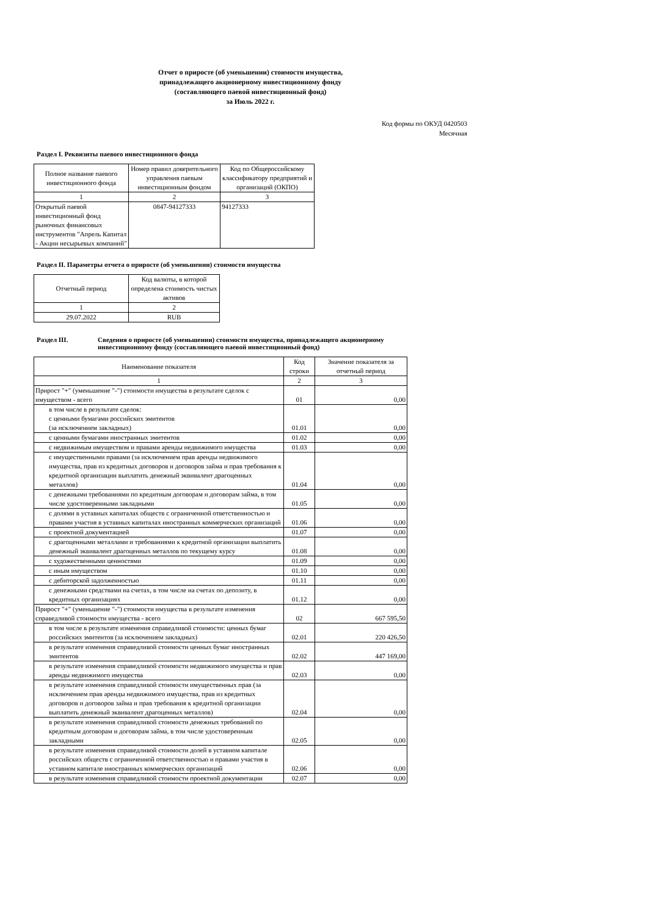Отчет о приросте (об уменьшении) стоимости имущества,
принадлежащего акционерному инвестиционному фонду
(составляющего паевой инвестиционный фонд)
за Июль 2022 г.
Код формы по ОКУД 0420503
Месячная
Раздел I. Реквизиты паевого инвестиционного фонда
| Полное название паевого инвестиционного фонда | Номер правил доверительного управления паевым инвестиционным фондом | Код по Общероссийскому классификатору предприятий и организаций (ОКПО) |
| --- | --- | --- |
| 1 | 2 | 3 |
| Открытый паевой инвестиционный фонд рыночных финансовых инструментов "Апрель Капитал - Акции несырьевых компаний" | 0847-94127333 | 94127333 |
Раздел II. Параметры отчета о приросте (об уменьшении) стоимости имущества
| Отчетный период | Код валюты, в которой определена стоимость чистых активов |
| --- | --- |
| 1 | 2 |
| 29.07.2022 | RUB |
Раздел III. Сведения о приросте (об уменьшении) стоимости имущества, принадлежащего акционерному
инвестиционному фонду (составляющего паевой инвестиционный фонд)
| Наименование показателя | Код строки | Значение показателя за отчетный период |
| --- | --- | --- |
| 1 | 2 | 3 |
| Прирост "+" (уменьшение "-") стоимости имущества в результате сделок с имуществом - всего | 01 | 0,00 |
| в том числе в результате сделок: с ценными бумагами российских эмитентов (за исключением закладных) | 01.01 | 0,00 |
| с ценными бумагами иностранных эмитентов | 01.02 | 0,00 |
| с недвижимым имуществом и правами аренды недвижимого имущества | 01.03 | 0,00 |
| с имущественными правами (за исключением прав аренды недвижимого имущества, прав из кредитных договоров и договоров займа и прав требования к кредитной организации выплатить денежный эквивалент драгоценных металлов) | 01.04 | 0,00 |
| с денежными требованиями по кредитным договорам и договорам займа, в том числе удостоверенными закладными | 01.05 | 0,00 |
| с долями в уставных капиталах обществ с ограниченной ответственностью и правами участия в уставных капиталах иностранных коммерческих организаций | 01.06 | 0,00 |
| с проектной документацией | 01.07 | 0,00 |
| с драгоценными металлами и требованиями к кредитной организации выплатить денежный эквивалент драгоценных металлов по текущему курсу | 01.08 | 0,00 |
| с художественными ценностями | 01.09 | 0,00 |
| с иным имуществом | 01.10 | 0,00 |
| с дебиторской задолженностью | 01.11 | 0,00 |
| с денежными средствами на счетах, в том числе на счетах по депозиту, в кредитных организациях | 01.12 | 0,00 |
| Прирост "+" (уменьшение "-") стоимости имущества в результате изменения справедливой стоимости имущества - всего | 02 | 667 595,50 |
| в том числе в результате изменения справедливой стоимости: ценных бумаг российских эмитентов (за исключением закладных) | 02.01 | 220 426,50 |
| в результате изменения справедливой стоимости ценных бумаг иностранных эмитентов | 02.02 | 447 169,00 |
| в результате изменения справедливой стоимости недвижимого имущества и прав аренды недвижимого имущества | 02.03 | 0,00 |
| в результате изменения справедливой стоимости имущественных прав (за исключением прав аренды недвижимого имущества, прав из кредитных договоров и договоров займа и прав требования к кредитной организации выплатить денежный эквивалент драгоценных металлов) | 02.04 | 0,00 |
| в результате изменения справедливой стоимости денежных требований по кредитным договорам и договорам займа, в том числе удостоверенным закладными | 02.05 | 0,00 |
| в результате изменения справедливой стоимости долей в уставном капитале российских обществ с ограниченной ответственностью и правами участия в уставном капитале иностранных коммерческих организаций | 02.06 | 0,00 |
| в результате изменения справедливой стоимости проектной документации | 02.07 | 0,00 |